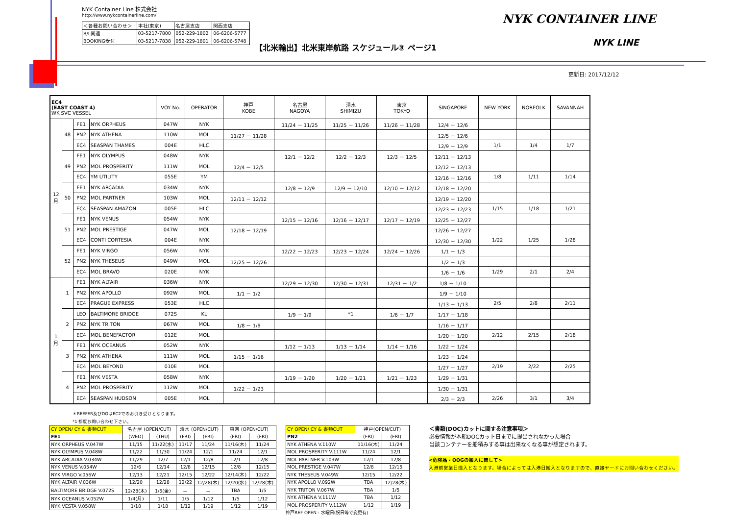NYK Container Line 株式会社
http://www.nykcontainerline.com/
| ＜各種お問い合わせ＞ | 本社(東京) | 名古屋支店 | 関西支店 |
| B/L関連 | 03-5217-7800 | 052-229-1802 | 06-6206-5777 |
| BOOKING受付 | 03-5217-7838 | 052-229-1801 | 06-6206-5748 |
【北米輸出】北米東岸航路 スケジュール③ ページ1
NYK CONTAINER LINE
NYK LINE
更新日: 2017/12/12
| EC4 (EAST COAST 4) WK SVC VESSEL | | | | VOY No. | OPERATOR | 神戸 KOBE | 名古屋 NAGOYA | 清水 SHIMIZU | 東京 TOKYO | SINGAPORE | NEW YORK | NORFOLK | SAVANNAH |
| --- | --- | --- | --- | --- | --- | --- | --- | --- | --- | --- | --- | --- | --- |
| 12 月 | 48 | FE1 | NYK ORPHEUS | 047W | NYK | | 11/24 － 11/25 | 11/25 － 11/26 | 11/26 － 11/28 | 12/4 － 12/6 | | | |
| | | PN2 | NYK ATHENA | 110W | MOL | 11/27 － 11/28 | | | | 12/5 － 12/6 | | | |
| | | EC4 | SEASPAN THAMES | 004E | HLC | | | | | 12/9 － 12/9 | 1/1 | 1/4 | 1/7 |
| | 49 | FE1 | NYK OLYMPUS | 048W | NYK | | 12/1 － 12/2 | 12/2 － 12/3 | 12/3 － 12/5 | 12/11 － 12/13 | | | |
| | | PN2 | MOL PROSPERITY | 111W | MOL | 12/4 － 12/5 | | | | 12/12 － 12/13 | | | |
| | | EC4 | YM UTILITY | 055E | YM | | | | | 12/16 － 12/16 | 1/8 | 1/11 | 1/14 |
| | 50 | FE1 | NYK ARCADIA | 034W | NYK | | 12/8 － 12/9 | 12/9 － 12/10 | 12/10 － 12/12 | 12/18 － 12/20 | | | |
| | | PN2 | MOL PARTNER | 103W | MOL | 12/11 － 12/12 | | | | 12/19 － 12/20 | | | |
| | | EC4 | SEASPAN AMAZON | 005E | HLC | | | | | 12/23 － 12/23 | 1/15 | 1/18 | 1/21 |
| | 51 | FE1 | NYK VENUS | 054W | NYK | | 12/15 － 12/16 | 12/16 － 12/17 | 12/17 － 12/19 | 12/25 － 12/27 | | | |
| | | PN2 | MOL PRESTIGE | 047W | MOL | 12/18 － 12/19 | | | | 12/26 － 12/27 | | | |
| | | EC4 | CONTI CORTESIA | 004E | NYK | | | | | 12/30 － 12/30 | 1/22 | 1/25 | 1/28 |
| | 52 | FE1 | NYK VIRGO | 056W | NYK | | 12/22 － 12/23 | 12/23 － 12/24 | 12/24 － 12/26 | 1/1 － 1/3 | | | |
| | | PN2 | NYK THESEUS | 049W | MOL | 12/25 － 12/26 | | | | 1/2 － 1/3 | | | |
| | | EC4 | MOL BRAVO | 020E | NYK | | | | | 1/6 － 1/6 | 1/29 | 2/1 | 2/4 |
| 1 月 | 1 | FE1 | NYK ALTAIR | 036W | NYK | | 12/29 － 12/30 | 12/30 － 12/31 | 12/31 － 1/2 | 1/8 － 1/10 | | | |
| | | PN2 | NYK APOLLO | 092W | MOL | 1/1 － 1/2 | | | | 1/9 － 1/10 | | | |
| | | EC4 | PRAGUE EXPRESS | 053E | HLC | | | | | 1/13 － 1/13 | 2/5 | 2/8 | 2/11 |
| | 2 | LEO | BALTIMORE BRIDGE | 072S | KL | | 1/9 － 1/9 | *1 | 1/6 － 1/7 | 1/17 － 1/18 | | | |
| | | PN2 | NYK TRITON | 067W | MOL | 1/8 － 1/9 | | | | 1/16 － 1/17 | | | |
| | | EC4 | MOL BENEFACTOR | 012E | MOL | | | | | 1/20 － 1/20 | 2/12 | 2/15 | 2/18 |
| | 3 | FE1 | NYK OCEANUS | 052W | NYK | | 1/12 － 1/13 | 1/13 － 1/14 | 1/14 － 1/16 | 1/22 － 1/24 | | | |
| | | PN2 | NYK ATHENA | 111W | MOL | 1/15 － 1/16 | | | | 1/23 － 1/24 | | | |
| | | EC4 | MOL BEYOND | 010E | MOL | | | | | 1/27 － 1/27 | 2/19 | 2/22 | 2/25 |
| | 4 | FE1 | NYK VESTA | 058W | NYK | | 1/19 － 1/20 | 1/20 － 1/21 | 1/21 － 1/23 | 1/29 － 1/31 | | | |
| | | PN2 | MOL PROSPERITY | 112W | MOL | 1/22 － 1/23 | | | | 1/30 － 1/31 | | | |
| | | EC4 | SEASPAN HUDSON | 005E | MOL | | | | | 2/3 － 2/3 | 2/26 | 3/1 | 3/4 |
＊REEFER及びDGはEC2でのお引き受けとなります。
*1 都度お問い合わせ下さい。
| CY OPEN/ CY & 書類CUT | 名古屋 (OPEN/CUT) | | 清水 (OPEN/CUT) | | 東京 (OPEN/CUT) | |
| FE1 | (WED) | (THU) | (FRI) | (FRI) | (FRI) | (FRI) |
| NYK ORPHEUS V.047W | 11/15 | 11/22(水) | 11/17 | 11/24 | 11/16(木) | 11/24 |
| NYK OLYMPUS V.048W | 11/22 | 11/30 | 11/24 | 12/1 | 11/24 | 12/1 |
| NYK ARCADIA V.034W | 11/29 | 12/7 | 12/1 | 12/8 | 12/1 | 12/8 |
| NYK VENUS V.054W | 12/6 | 12/14 | 12/8 | 12/15 | 12/8 | 12/15 |
| NYK VIRGO V.056W | 12/13 | 12/21 | 12/15 | 12/22 | 12/14(木) | 12/22 |
| NYK ALTAIR V.036W | 12/20 | 12/28 | 12/22 | 12/28(木) | 12/20(水) | 12/28(木) |
| BALTIMORE BRIDGE V.072S | 12/28(木) | 1/5(金) | － | － | TBA | 1/5 |
| NYK OCEANUS V.052W | 1/4(月) | 1/11 | 1/5 | 1/12 | 1/5 | 1/12 |
| NYK VESTA V.058W | 1/10 | 1/18 | 1/12 | 1/19 | 1/12 | 1/19 |
| CY OPEN/ CY & 書類CUT | 神戸(OPEN/CUT) | |
| PN2 | (FRI) | (FRI) |
| NYK ATHENA V.110W | 11/16(木) | 11/24 |
| MOL PROSPERITY V.111W | 11/24 | 12/1 |
| MOL PARTNER V.103W | 12/1 | 12/8 |
| MOL PRESTIGE V.047W | 12/8 | 12/15 |
| NYK THESEUS V.049W | 12/15 | 12/22 |
| NYK APOLLO V.092W | TBA | 12/28(木) |
| NYK TRITON V.067W | TBA | 1/5 |
| NYK ATHENA V.111W | TBA | 1/12 |
| MOL PROSPERITY V.112W | 1/12 | 1/19 |
神戸REF OPEN : 水曜日(祝日等で変更有)
＜書類(DOC)カットに関する注意事項＞
必要情報が本船DOCカット日までに提出されなかった場合
当該コンテナーを船積みする事は出来なくなる事が想定されます。
<危険品・OOGの搬入に関して>
入港前営業日搬入となります。場合によっては入港日搬入となりますので、直接ヤードにお問い合わせください。